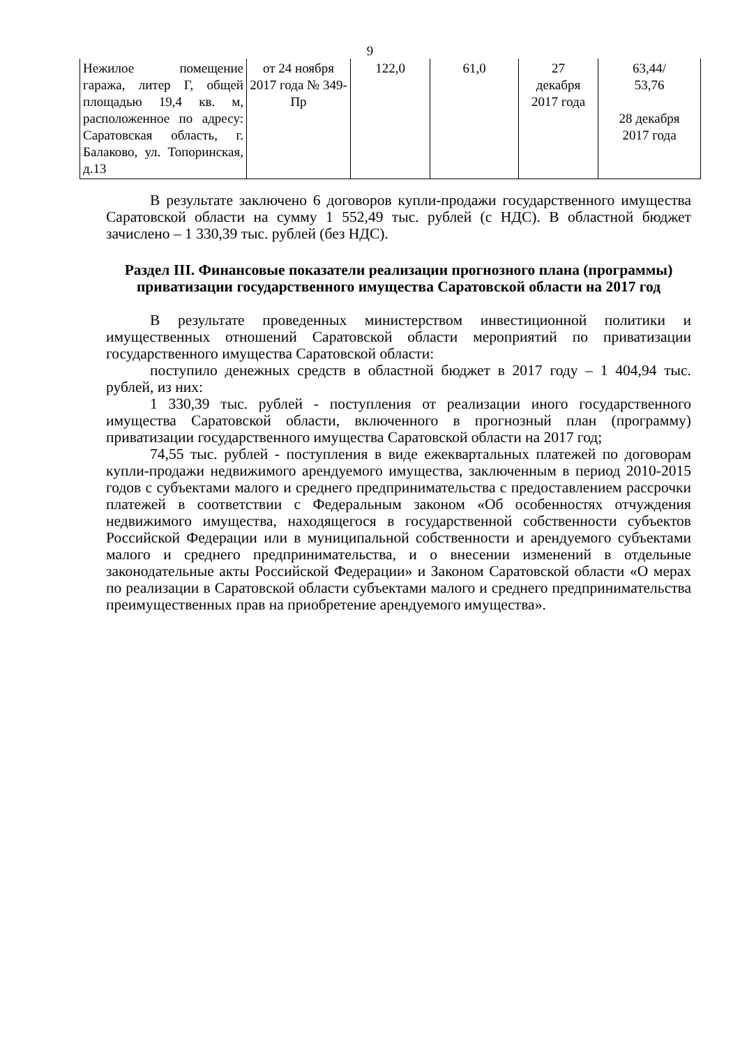9
| Нежилое помещение гаража, литер Г, общей площадью 19,4 кв. м, расположенное по адресу: Саратовская область, г. Балаково, ул. Топоринская, д.13 | от 24 ноября 2017 года № 349-Пр | 122,0 | 61,0 | 27 декабря 2017 года | 63,44/ 53,76 28 декабря 2017 года |
В результате заключено 6 договоров купли-продажи государственного имущества Саратовской области на сумму 1 552,49 тыс. рублей (с НДС). В областной бюджет зачислено – 1 330,39 тыс. рублей (без НДС).
Раздел III. Финансовые показатели реализации прогнозного плана (программы) приватизации государственного имущества Саратовской области на 2017 год
В результате проведенных министерством инвестиционной политики и имущественных отношений Саратовской области мероприятий по приватизации государственного имущества Саратовской области:
поступило денежных средств в областной бюджет в 2017 году – 1 404,94 тыс. рублей, из них:
1 330,39 тыс. рублей - поступления от реализации иного государственного имущества Саратовской области, включенного в прогнозный план (программу) приватизации государственного имущества Саратовской области на 2017 год;
74,55 тыс. рублей - поступления в виде ежеквартальных платежей по договорам купли-продажи недвижимого арендуемого имущества, заключенным в период 2010-2015 годов с субъектами малого и среднего предпринимательства с предоставлением рассрочки платежей в соответствии с Федеральным законом «Об особенностях отчуждения недвижимого имущества, находящегося в государственной собственности субъектов Российской Федерации или в муниципальной собственности и арендуемого субъектами малого и среднего предпринимательства, и о внесении изменений в отдельные законодательные акты Российской Федерации» и Законом Саратовской области «О мерах по реализации в Саратовской области субъектами малого и среднего предпринимательства преимущественных прав на приобретение арендуемого имущества».